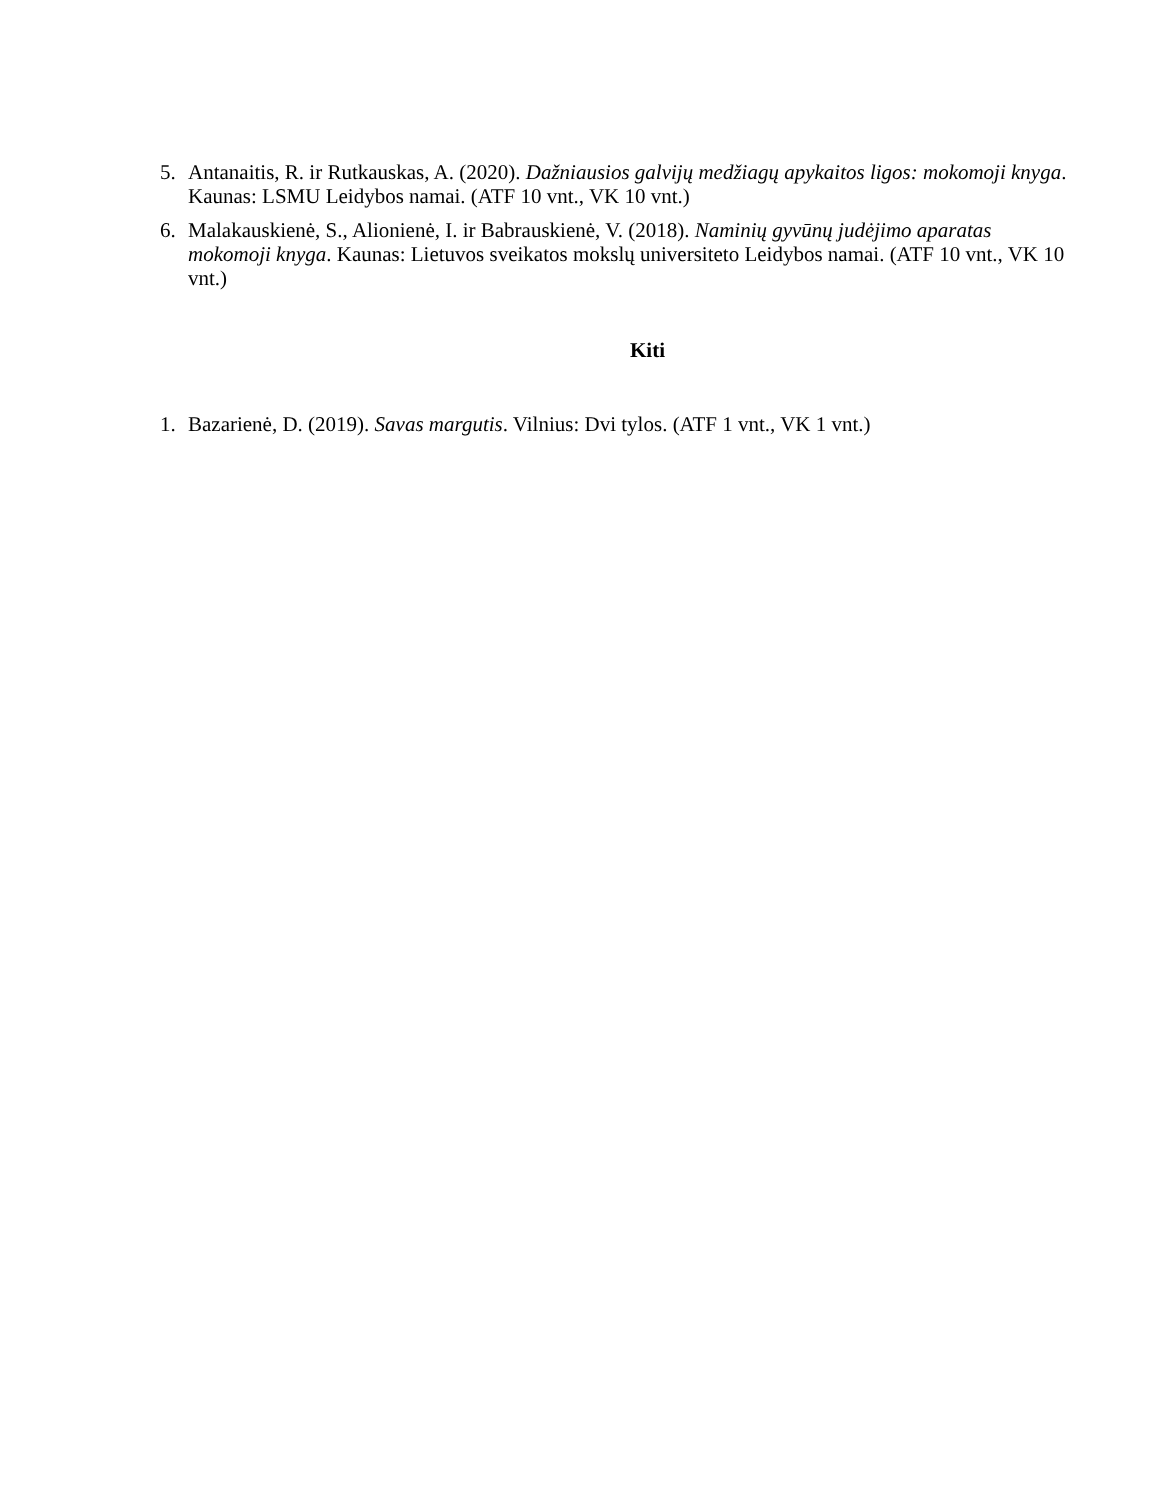5. Antanaitis, R. ir Rutkauskas, A. (2020). Dažniausios galvijų medžiagų apykaitos ligos: mokomoji knyga. Kaunas: LSMU Leidybos namai. (ATF 10 vnt., VK 10 vnt.)
6. Malakauskienė, S., Alionienė, I. ir Babrauskienė, V. (2018). Naminių gyvūnų judėjimo aparatas mokomoji knyga. Kaunas: Lietuvos sveikatos mokslų universiteto Leidybos namai. (ATF 10 vnt., VK 10 vnt.)
Kiti
1. Bazarienė, D. (2019). Savas margutis. Vilnius: Dvi tylos. (ATF 1 vnt., VK 1 vnt.)